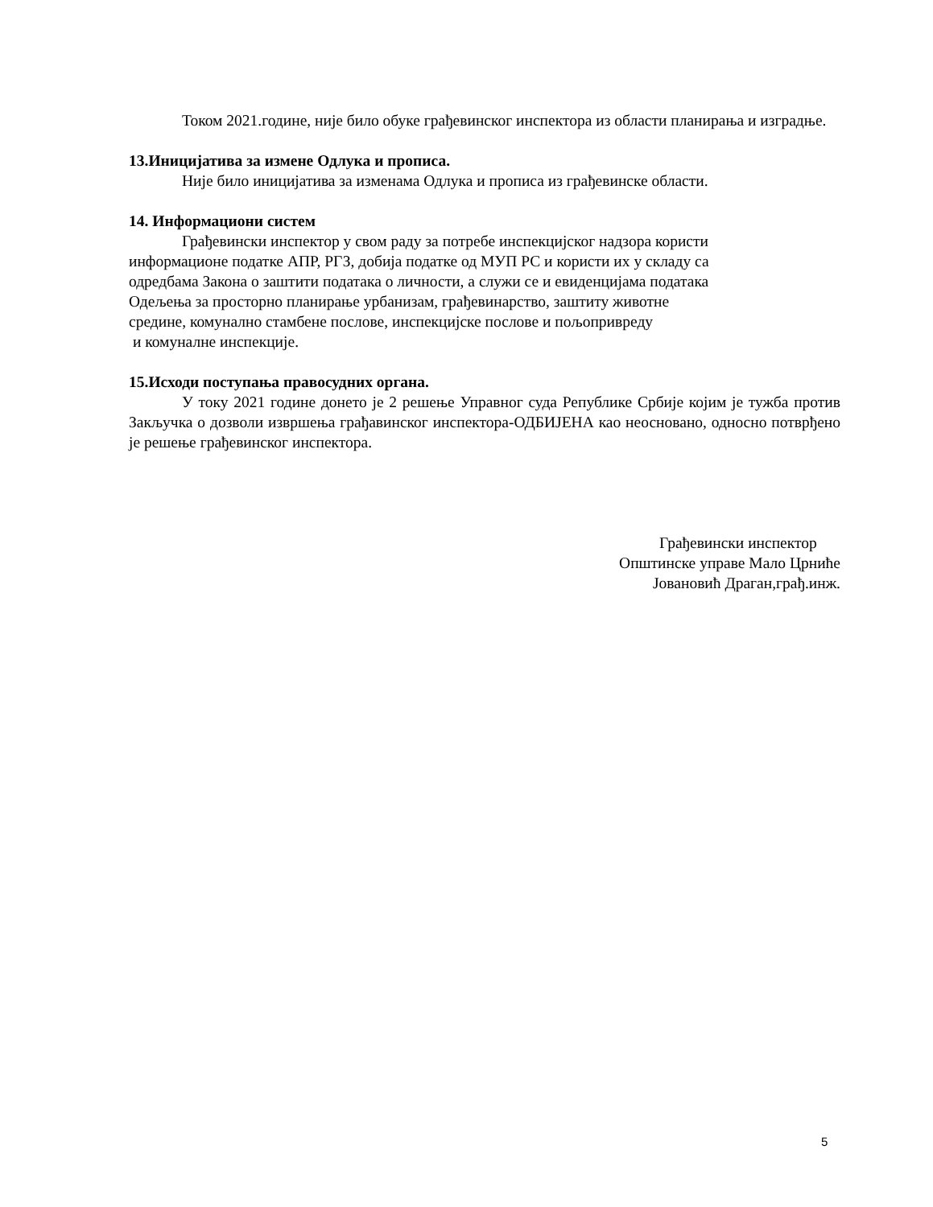Током 2021.године, није било обуке грађевинског инспектора из области планирања и изградње.
13.Иницијатива за измене Одлука и прописа.
Није било иницијатива за изменама Одлука и прописа из грађевинске области.
14. Информациони систем
Грађевински инспектор у свом раду за потребе инспекцијског надзора користи
информационе податке АПР, РГЗ, добија податке од МУП РС и користи их у складу са
одредбама Закона о заштити података о личности, а служи се и евиденцијама података
Одељења за просторно планирање урбанизам, грађевинарство, заштиту животне
средине, комунално стамбене послове, инспекцијске послове и пољопривреду
и комуналне инспекције.
15.Исходи поступања правосудних органа.
У току 2021 године донето је 2 решење Управног суда Републике Србије којим је тужба против Закључка о дозволи извршења грађавинског инспектора-ОДБИЈЕНА као неосновано, односно потврђено је решење грађевинског инспектора.
Грађевински инспектор
Општинске управе Мало Црниће
Јовановић Драган,грађ.инж.
5